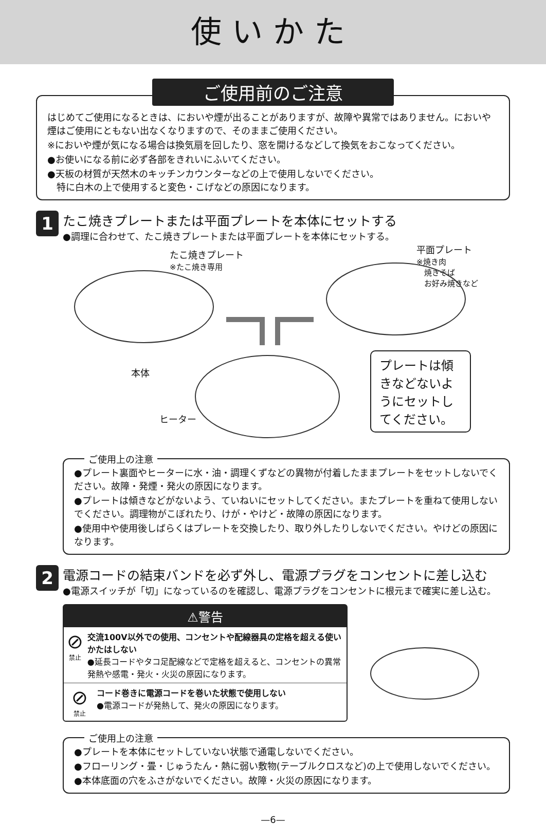使いかた
ご使用前のご注意
はじめてご使用になるときは、においや煙が出ることがありますが、故障や異常ではありません。においや煙はご使用にともない出なくなりますので、そのままご使用ください。
※においや煙が気になる場合は換気扇を回したり、窓を開けるなどして換気をおこなってください。
●お使いになる前に必ず各部をきれいにふいてください。
●天板の材質が天然木のキッチンカウンターなどの上で使用しないでください。
　特に白木の上で使用すると変色・こげなどの原因になります。
1
たこ焼きプレートまたは平面プレートを本体にセットする
●調理に合わせて、たこ焼きプレートまたは平面プレートを本体にセットする。
たこ焼きプレート
※たこ焼き専用
平面プレート
※焼き肉
　焼きそば
　お好み焼きなど
本体
ヒーター
プレートは傾きなどないようにセットしてください。
ご使用上の注意
●プレート裏面やヒーターに水・油・調理くずなどの異物が付着したままプレートをセットしないでください。故障・発煙・発火の原因になります。
●プレートは傾きなどがないよう、ていねいにセットしてください。またプレートを重ねて使用しないでください。調理物がこぼれたり、けが・やけど・故障の原因になります。
●使用中や使用後しばらくはプレートを交換したり、取り外したりしないでください。やけどの原因になります。
2
電源コードの結束バンドを必ず外し、電源プラグをコンセントに差し込む
●電源スイッチが「切」になっているのを確認し、電源プラグをコンセントに根元まで確実に差し込む。
⚠警告
⊘
禁止
交流100V以外での使用、コンセントや配線器具の定格を超える使いかたはしない
●延長コードやタコ足配線などで定格を超えると、コンセントの異常発熱や感電・発火・火災の原因になります。
⊘
禁止
コード巻きに電源コードを巻いた状態で使用しない
●電源コードが発熱して、発火の原因になります。
ご使用上の注意
●プレートを本体にセットしていない状態で通電しないでください。
●フローリング・畳・じゅうたん・熱に弱い敷物(テーブルクロスなど)の上で使用しないでください。
●本体底面の穴をふさがないでください。故障・火災の原因になります。
—6—